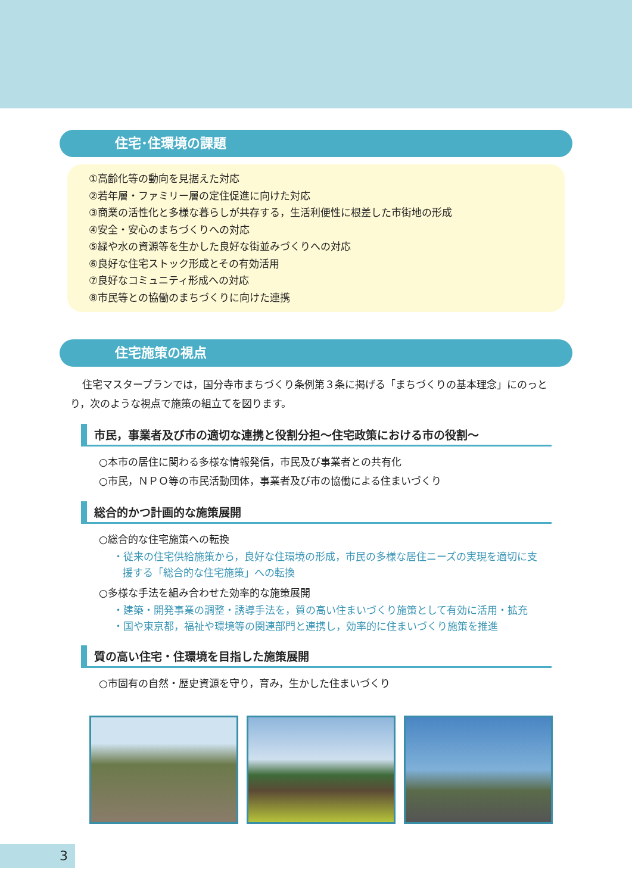住宅･住環境の課題
①高齢化等の動向を見据えた対応
②若年層・ファミリー層の定住促進に向けた対応
③商業の活性化と多様な暮らしが共存する，生活利便性に根差した市街地の形成
④安全・安心のまちづくりへの対応
⑤緑や水の資源等を生かした良好な街並みづくりへの対応
⑥良好な住宅ストック形成とその有効活用
⑦良好なコミュニティ形成への対応
⑧市民等との協働のまちづくりに向けた連携
住宅施策の視点
住宅マスタープランでは，国分寺市まちづくり条例第３条に掲げる「まちづくりの基本理念」にのっとり，次のような視点で施策の組立てを図ります。
市民，事業者及び市の適切な連携と役割分担～住宅政策における市の役割～
○本市の居住に関わる多様な情報発信，市民及び事業者との共有化
○市民，ＮＰＯ等の市民活動団体，事業者及び市の協働による住まいづくり
総合的かつ計画的な施策展開
○総合的な住宅施策への転換
・従来の住宅供給施策から，良好な住環境の形成，市民の多様な居住ニーズの実現を適切に支援する「総合的な住宅施策」への転換
○多様な手法を組み合わせた効率的な施策展開
・建築・開発事業の調整・誘導手法を，質の高い住まいづくり施策として有効に活用・拡充
・国や東京都，福祉や環境等の関連部門と連携し，効率的に住まいづくり施策を推進
質の高い住宅・住環境を目指した施策展開
○市固有の自然・歴史資源を守り，育み，生かした住まいづくり
3